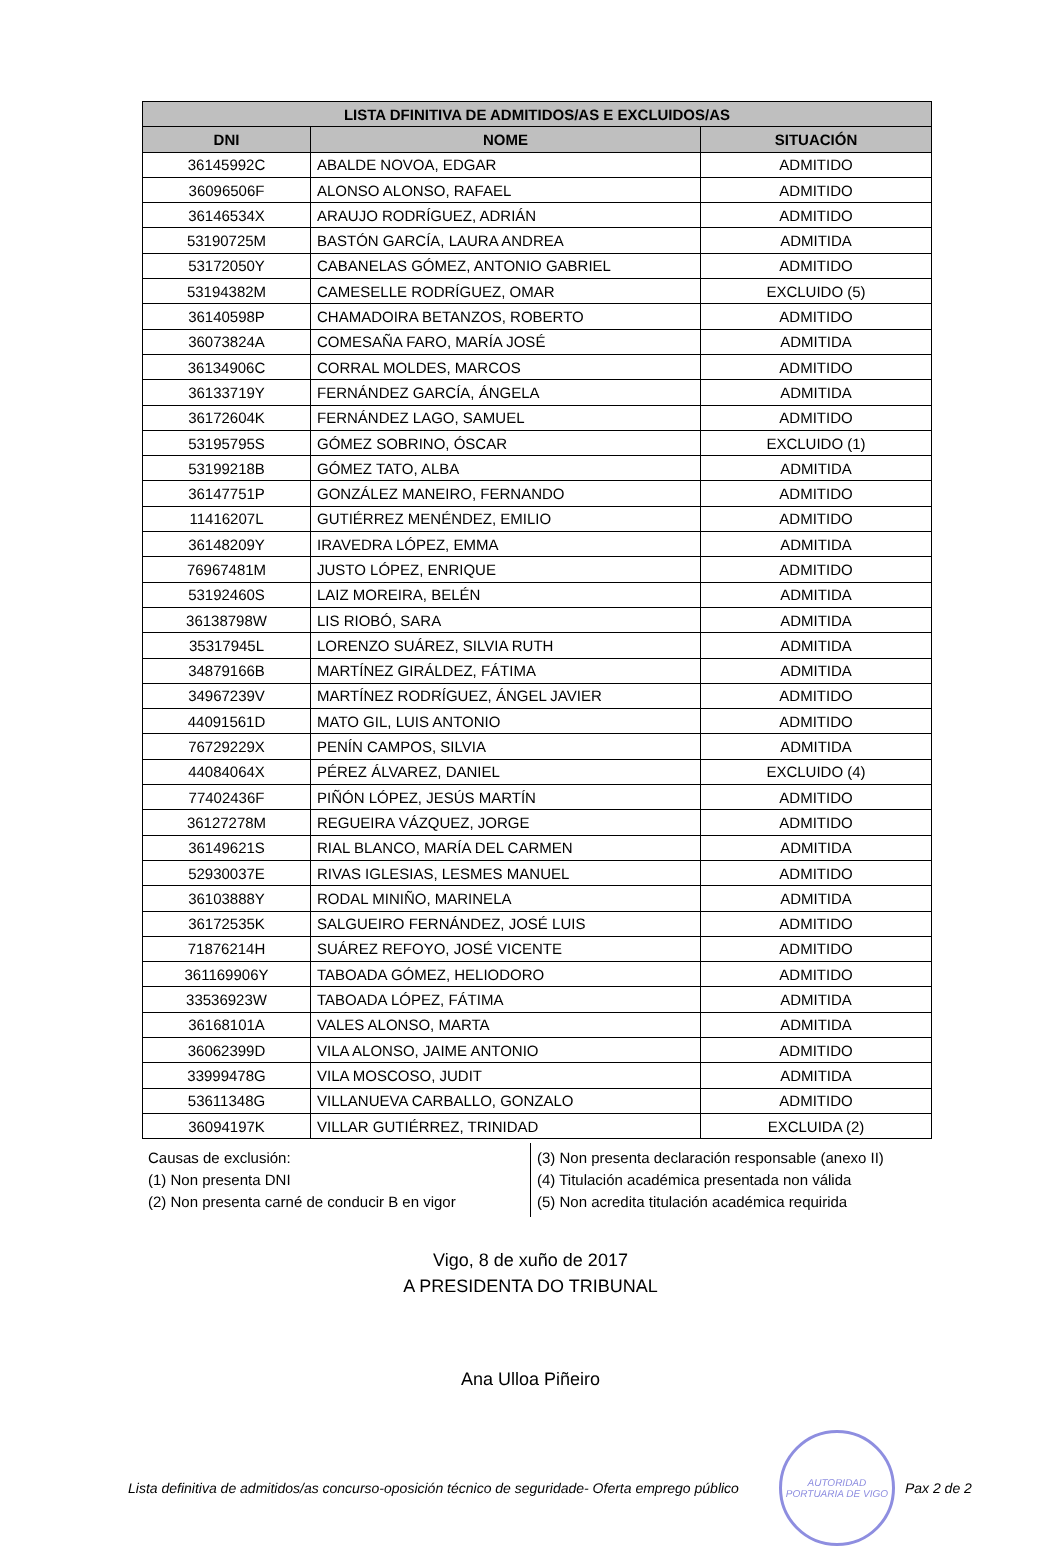| LISTA DFINITIVA DE ADMITIDOS/AS E EXCLUIDOS/AS | | |
| --- | --- | --- |
| DNI | NOME | SITUACIÓN |
| 36145992C | ABALDE NOVOA, EDGAR | ADMITIDO |
| 36096506F | ALONSO ALONSO, RAFAEL | ADMITIDO |
| 36146534X | ARAUJO RODRÍGUEZ, ADRIÁN | ADMITIDO |
| 53190725M | BASTÓN GARCÍA, LAURA ANDREA | ADMITIDA |
| 53172050Y | CABANELAS GÓMEZ, ANTONIO GABRIEL | ADMITIDO |
| 53194382M | CAMESELLE RODRÍGUEZ, OMAR | EXCLUIDO (5) |
| 36140598P | CHAMADOIRA BETANZOS, ROBERTO | ADMITIDO |
| 36073824A | COMESAÑA FARO, MARÍA JOSÉ | ADMITIDA |
| 36134906C | CORRAL MOLDES, MARCOS | ADMITIDO |
| 36133719Y | FERNÁNDEZ GARCÍA, ÁNGELA | ADMITIDA |
| 36172604K | FERNÁNDEZ LAGO, SAMUEL | ADMITIDO |
| 53195795S | GÓMEZ SOBRINO, ÓSCAR | EXCLUIDO (1) |
| 53199218B | GÓMEZ TATO, ALBA | ADMITIDA |
| 36147751P | GONZÁLEZ MANEIRO, FERNANDO | ADMITIDO |
| 11416207L | GUTIÉRREZ MENÉNDEZ, EMILIO | ADMITIDO |
| 36148209Y | IRAVEDRA LÓPEZ, EMMA | ADMITIDA |
| 76967481M | JUSTO LÓPEZ, ENRIQUE | ADMITIDO |
| 53192460S | LAIZ MOREIRA, BELÉN | ADMITIDA |
| 36138798W | LIS RIOBÓ, SARA | ADMITIDA |
| 35317945L | LORENZO SUÁREZ, SILVIA RUTH | ADMITIDA |
| 34879166B | MARTÍNEZ GIRÁLDEZ, FÁTIMA | ADMITIDA |
| 34967239V | MARTÍNEZ RODRÍGUEZ, ÁNGEL JAVIER | ADMITIDO |
| 44091561D | MATO GIL, LUIS ANTONIO | ADMITIDO |
| 76729229X | PENÍN CAMPOS, SILVIA | ADMITIDA |
| 44084064X | PÉREZ ÁLVAREZ, DANIEL | EXCLUIDO (4) |
| 77402436F | PIÑÓN LÓPEZ, JESÚS MARTÍN | ADMITIDO |
| 36127278M | REGUEIRA VÁZQUEZ, JORGE | ADMITIDO |
| 36149621S | RIAL BLANCO, MARÍA DEL CARMEN | ADMITIDA |
| 52930037E | RIVAS IGLESIAS, LESMES MANUEL | ADMITIDO |
| 36103888Y | RODAL MINIÑO, MARINELA | ADMITIDA |
| 36172535K | SALGUEIRO FERNÁNDEZ, JOSÉ LUIS | ADMITIDO |
| 71876214H | SUÁREZ REFOYO, JOSÉ VICENTE | ADMITIDO |
| 361169906Y | TABOADA GÓMEZ, HELIODORO | ADMITIDO |
| 33536923W | TABOADA LÓPEZ, FÁTIMA | ADMITIDA |
| 36168101A | VALES ALONSO, MARTA | ADMITIDA |
| 36062399D | VILA ALONSO, JAIME ANTONIO | ADMITIDO |
| 33999478G | VILA MOSCOSO, JUDIT | ADMITIDA |
| 53611348G | VILLANUEVA CARBALLO, GONZALO | ADMITIDO |
| 36094197K | VILLAR GUTIÉRREZ, TRINIDAD | EXCLUIDA (2) |
Causas de exclusión:
(1) Non presenta DNI
(2) Non presenta carné de conducir B en vigor
(3) Non presenta declaración responsable (anexo II)
(4) Titulación académica presentada non válida
(5) Non acredita titulación académica requirida
Vigo, 8 de xuño de 2017
A PRESIDENTA DO TRIBUNAL
Ana Ulloa Piñeiro
Lista definitiva de admitidos/as concurso-oposición técnico de seguridade- Oferta emprego público
AUTORIDAD PORTUARIA DE VIGO
Pax 2 de 2